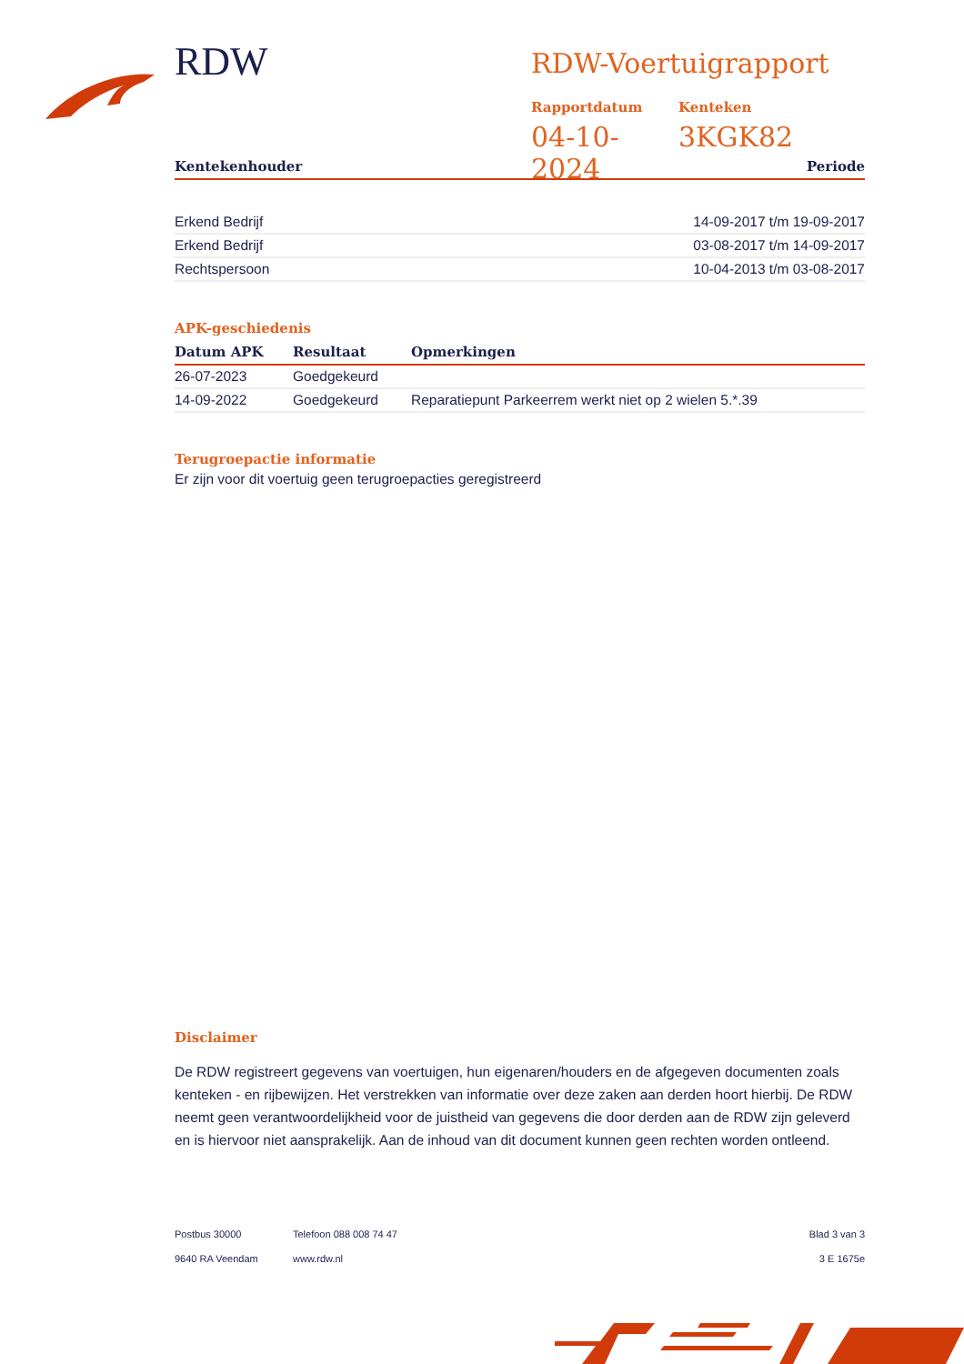RDW
RDW-Voertuigrapport
Rapportdatum
04-10-2024
Kenteken
3KGK82
| Kentekenhouder | Periode |
| --- | --- |
| Erkend Bedrijf | 14-09-2017 t/m 19-09-2017 |
| Erkend Bedrijf | 03-08-2017 t/m 14-09-2017 |
| Rechtspersoon | 10-04-2013 t/m 03-08-2017 |
APK-geschiedenis
| Datum APK | Resultaat | Opmerkingen |
| --- | --- | --- |
| 26-07-2023 | Goedgekeurd | |
| 14-09-2022 | Goedgekeurd | Reparatiepunt Parkeerrem werkt niet op 2 wielen 5.*.39 |
Terugroepactie informatie
Er zijn voor dit voertuig geen terugroepacties geregistreerd
Disclaimer
De RDW registreert gegevens van voertuigen, hun eigenaren/houders en de afgegeven documenten zoals kenteken - en rijbewijzen. Het verstrekken van informatie over deze zaken aan derden hoort hierbij. De RDW neemt geen verantwoordelijkheid voor de juistheid van gegevens die door derden aan de RDW zijn geleverd en is hiervoor niet aansprakelijk. Aan de inhoud van dit document kunnen geen rechten worden ontleend.
Postbus 30000
9640 RA Veendam
Telefoon 088 008 74 47
www.rdw.nl
Blad 3 van 3
3 E 1675e